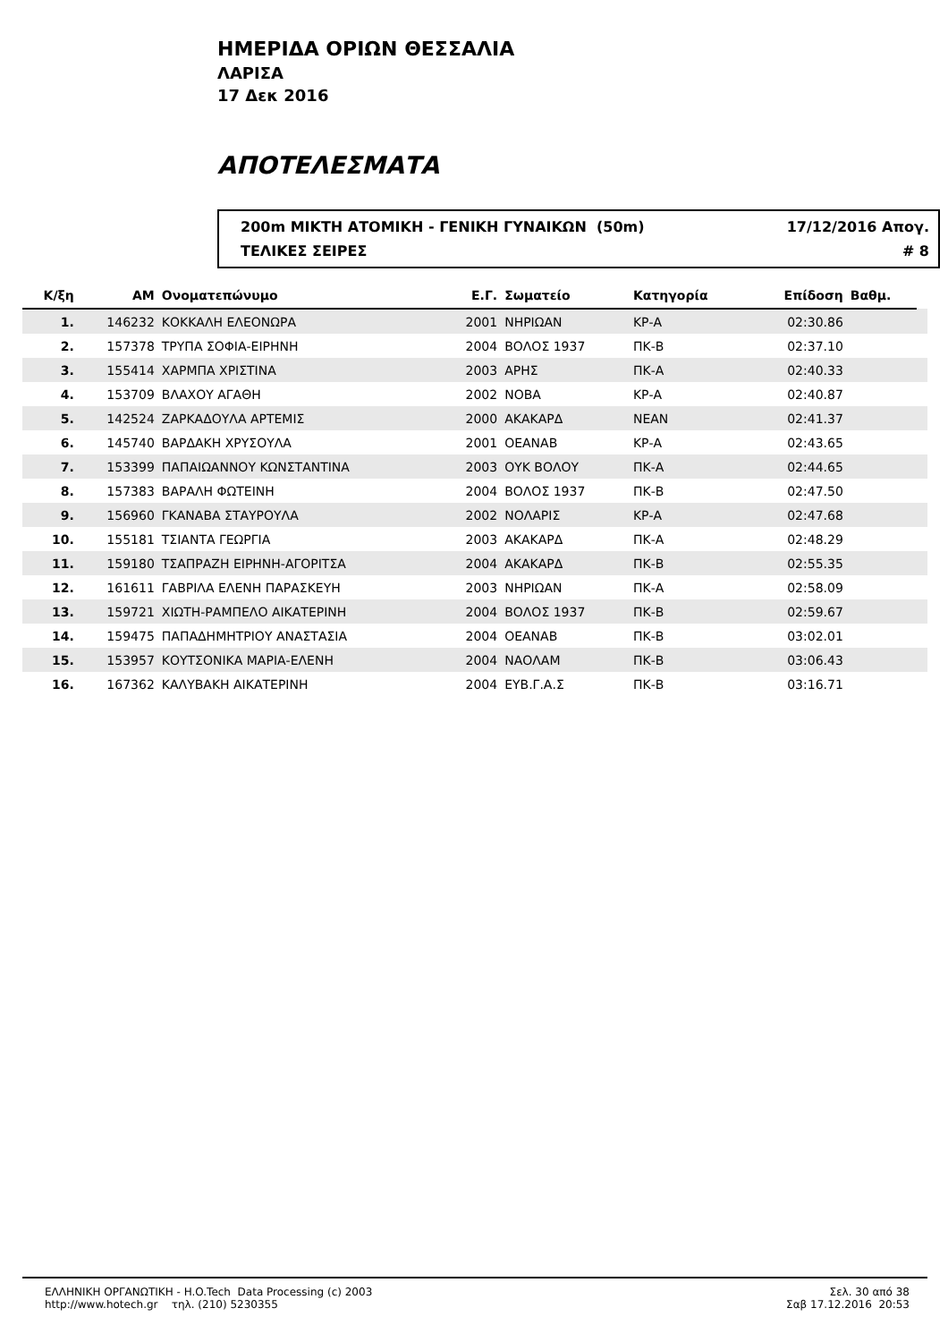ΗΜΕΡΙΔΑ ΟΡΙΩΝ ΘΕΣΣΑΛΙΑ
ΛΑΡΙΣΑ
17 Δεκ 2016
ΑΠΟΤΕΛΕΣΜΑΤΑ
200m ΜΙΚΤΗ ΑΤΟΜΙΚΗ - ΓΕΝΙΚΗ ΓΥΝΑΙΚΩΝ (50m) 17/12/2016 Απογ.
ΤΕΛΙΚΕΣ ΣΕΙΡΕΣ # 8
| Κ/ξη | ΑΜ | Ονοματεπώνυμο | Ε.Γ. | Σωματείο | Κατηγορία | Επίδοση | Βαθμ. | |
| --- | --- | --- | --- | --- | --- | --- | --- | --- |
| 1. | 146232 | ΚΟΚΚΑΛΗ ΕΛΕΟΝΩΡΑ | 2001 | ΝΗΡΙΩΑΝ | ΚΡ-Α | 02:30.86 | | |
| 2. | 157378 | ΤΡΥΠΑ ΣΟΦΙΑ-ΕΙΡΗΝΗ | 2004 | ΒΟΛΟΣ 1937 | ΠΚ-Β | 02:37.10 | | |
| 3. | 155414 | ΧΑΡΜΠΑ ΧΡΙΣΤΙΝΑ | 2003 | ΑΡΗΣ | ΠΚ-Α | 02:40.33 | | |
| 4. | 153709 | ΒΛΑΧΟΥ ΑΓΑΘΗ | 2002 | ΝΟΒΑ | ΚΡ-Α | 02:40.87 | | |
| 5. | 142524 | ΖΑΡΚΑΔΟΥΛΑ ΑΡΤΕΜΙΣ | 2000 | ΑΚΑΚΑΡΔ | ΝΕΑΝ | 02:41.37 | | |
| 6. | 145740 | ΒΑΡΔΑΚΗ ΧΡΥΣΟΥΛΑ | 2001 | ΟΕΑΝΑΒ | ΚΡ-Α | 02:43.65 | | |
| 7. | 153399 | ΠΑΠΑΙΩΑΝΝΟΥ ΚΩΝΣΤΑΝΤΙΝΑ | 2003 | ΟΥΚ ΒΟΛΟΥ | ΠΚ-Α | 02:44.65 | | |
| 8. | 157383 | ΒΑΡΑΛΗ ΦΩΤΕΙΝΗ | 2004 | ΒΟΛΟΣ 1937 | ΠΚ-Β | 02:47.50 | | |
| 9. | 156960 | ΓΚΑΝΑΒΑ ΣΤΑΥΡΟΥΛΑ | 2002 | ΝΟΛΑΡΙΣ | ΚΡ-Α | 02:47.68 | | |
| 10. | 155181 | ΤΣΙΑΝΤΑ ΓΕΩΡΓΙΑ | 2003 | ΑΚΑΚΑΡΔ | ΠΚ-Α | 02:48.29 | | |
| 11. | 159180 | ΤΣΑΠΡΑΖΗ ΕΙΡΗΝΗ-ΑΓΟΡΙΤΣΑ | 2004 | ΑΚΑΚΑΡΔ | ΠΚ-Β | 02:55.35 | | |
| 12. | 161611 | ΓΑΒΡΙΛΑ ΕΛΕΝΗ ΠΑΡΑΣΚΕΥΗ | 2003 | ΝΗΡΙΩΑΝ | ΠΚ-Α | 02:58.09 | | |
| 13. | 159721 | ΧΙΩΤΗ-ΡΑΜΠΕΛΟ ΑΙΚΑΤΕΡΙΝΗ | 2004 | ΒΟΛΟΣ 1937 | ΠΚ-Β | 02:59.67 | | |
| 14. | 159475 | ΠΑΠΑΔΗΜΗΤΡΙΟΥ ΑΝΑΣΤΑΣΙΑ | 2004 | ΟΕΑΝΑΒ | ΠΚ-Β | 03:02.01 | | |
| 15. | 153957 | ΚΟΥΤΣΟΝΙΚΑ ΜΑΡΙΑ-ΕΛΕΝΗ | 2004 | ΝΑΟΛΑΜ | ΠΚ-Β | 03:06.43 | | |
| 16. | 167362 | ΚΑΛΥΒΑΚΗ ΑΙΚΑΤΕΡΙΝΗ | 2004 | ΕΥΒ.Γ.Α.Σ | ΠΚ-Β | 03:16.71 | | |
ΕΛΛΗΝΙΚΗ ΟΡΓΑΝΩΤΙΚΗ - H.O.Tech Data Processing (c) 2003
http://www.hotech.gr τηλ. (210) 5230355
Σελ. 30 από 38
Σαβ 17.12.2016 20:53